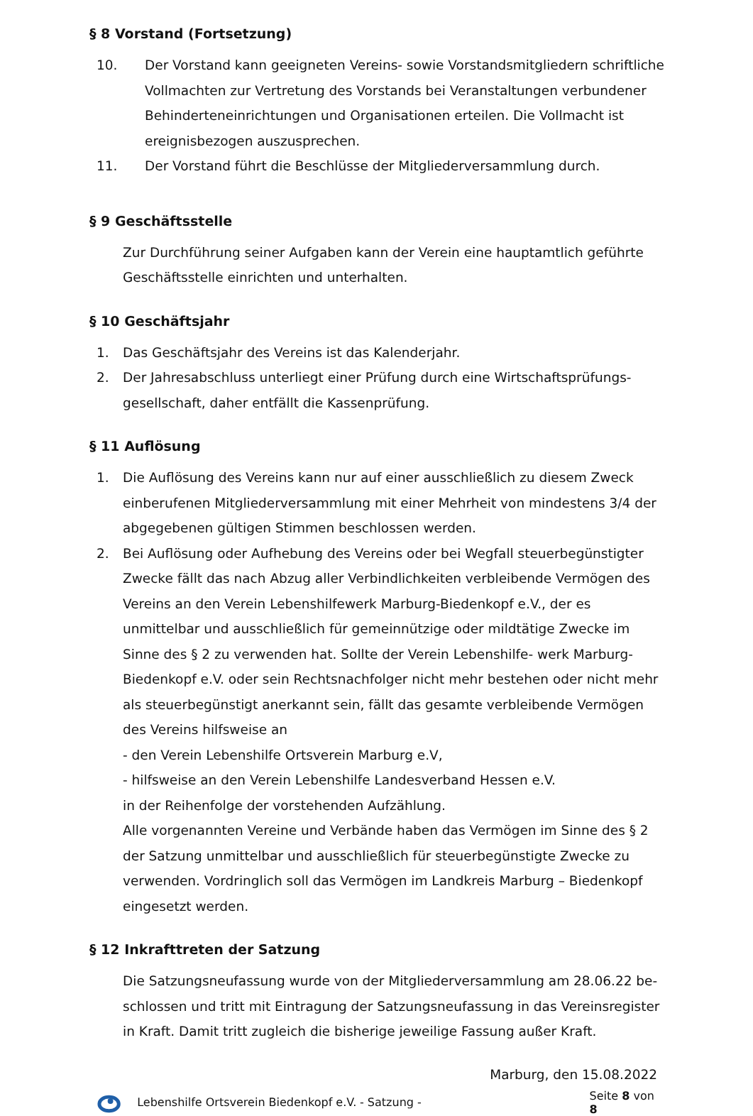§ 8 Vorstand (Fortsetzung)
10. Der Vorstand kann geeigneten Vereins- sowie Vorstandsmitgliedern schriftliche Vollmachten zur Vertretung des Vorstands bei Veranstaltungen verbundener Behinderteneinrichtungen und Organisationen erteilen. Die Vollmacht ist ereignisbezogen auszusprechen.
11. Der Vorstand führt die Beschlüsse der Mitgliederversammlung durch.
§ 9 Geschäftsstelle
Zur Durchführung seiner Aufgaben kann der Verein eine hauptamtlich geführte Geschäftsstelle einrichten und unterhalten.
§ 10 Geschäftsjahr
1. Das Geschäftsjahr des Vereins ist das Kalenderjahr.
2. Der Jahresabschluss unterliegt einer Prüfung durch eine Wirtschaftsprüfungs-gesellschaft, daher entfällt die Kassenprüfung.
§ 11 Auflösung
1. Die Auflösung des Vereins kann nur auf einer ausschließlich zu diesem Zweck einberufenen Mitgliederversammlung mit einer Mehrheit von mindestens 3/4 der abgegebenen gültigen Stimmen beschlossen werden.
2. Bei Auflösung oder Aufhebung des Vereins oder bei Wegfall steuerbegünstigter Zwecke fällt das nach Abzug aller Verbindlichkeiten verbleibende Vermögen des Vereins an den Verein Lebenshilfewerk Marburg-Biedenkopf e.V., der es unmittelbar und ausschließlich für gemeinnützige oder mildtätige Zwecke im Sinne des § 2 zu verwenden hat. Sollte der Verein Lebenshilfe- werk Marburg-Biedenkopf e.V. oder sein Rechtsnachfolger nicht mehr bestehen oder nicht mehr als steuerbegünstigt anerkannt sein, fällt das gesamte verbleibende Vermögen des Vereins hilfsweise an
- den Verein Lebenshilfe Ortsverein Marburg e.V,
- hilfsweise an den Verein Lebenshilfe Landesverband Hessen e.V.
in der Reihenfolge der vorstehenden Aufzählung.
Alle vorgenannten Vereine und Verbände haben das Vermögen im Sinne des § 2 der Satzung unmittelbar und ausschließlich für steuerbegünstigte Zwecke zu verwenden. Vordringlich soll das Vermögen im Landkreis Marburg – Biedenkopf eingesetzt werden.
§ 12 Inkrafttreten der Satzung
Die Satzungsneufassung wurde von der Mitgliederversammlung am 28.06.22 be-schlossen und tritt mit Eintragung der Satzungsneufassung in das Vereinsregister in Kraft. Damit tritt zugleich die bisherige jeweilige Fassung außer Kraft.
Marburg, den 15.08.2022
Lebenshilfe Ortsverein Biedenkopf e.V. - Satzung - Seite 8 von 8